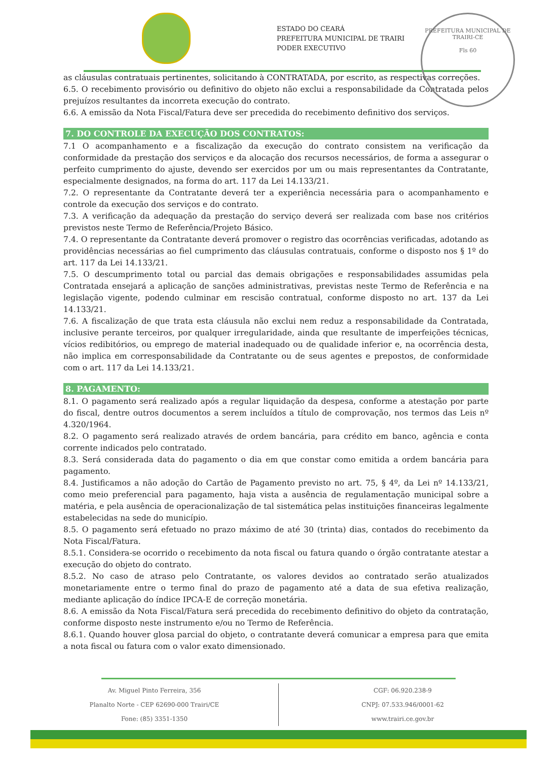ESTADO DO CEARÁ
PREFEITURA MUNICIPAL DE TRAIRI
PODER EXECUTIVO
PREFEITURA MUNICIPAL DE TRAIRI-CE
Fls 60
as cláusulas contratuais pertinentes, solicitando à CONTRATADA, por escrito, as respectivas correções.
6.5. O recebimento provisório ou definitivo do objeto não exclui a responsabilidade da Contratada pelos prejuízos resultantes da incorreta execução do contrato.
6.6. A emissão da Nota Fiscal/Fatura deve ser precedida do recebimento definitivo dos serviços.
7. DO CONTROLE DA EXECUÇÃO DOS CONTRATOS:
7.1 O acompanhamento e a fiscalização da execução do contrato consistem na verificação da conformidade da prestação dos serviços e da alocação dos recursos necessários, de forma a assegurar o perfeito cumprimento do ajuste, devendo ser exercidos por um ou mais representantes da Contratante, especialmente designados, na forma do art. 117 da Lei 14.133/21.
7.2. O representante da Contratante deverá ter a experiência necessária para o acompanhamento e controle da execução dos serviços e do contrato.
7.3. A verificação da adequação da prestação do serviço deverá ser realizada com base nos critérios previstos neste Termo de Referência/Projeto Básico.
7.4. O representante da Contratante deverá promover o registro das ocorrências verificadas, adotando as providências necessárias ao fiel cumprimento das cláusulas contratuais, conforme o disposto nos § 1º do art. 117 da Lei 14.133/21.
7.5. O descumprimento total ou parcial das demais obrigações e responsabilidades assumidas pela Contratada ensejará a aplicação de sanções administrativas, previstas neste Termo de Referência e na legislação vigente, podendo culminar em rescisão contratual, conforme disposto no art. 137 da Lei 14.133/21.
7.6. A fiscalização de que trata esta cláusula não exclui nem reduz a responsabilidade da Contratada, inclusive perante terceiros, por qualquer irregularidade, ainda que resultante de imperfeições técnicas, vícios redibitórios, ou emprego de material inadequado ou de qualidade inferior e, na ocorrência desta, não implica em corresponsabilidade da Contratante ou de seus agentes e prepostos, de conformidade com o art. 117 da Lei 14.133/21.
8. PAGAMENTO:
8.1. O pagamento será realizado após a regular liquidação da despesa, conforme a atestação por parte do fiscal, dentre outros documentos a serem incluídos a título de comprovação, nos termos das Leis nº 4.320/1964.
8.2. O pagamento será realizado através de ordem bancária, para crédito em banco, agência e conta corrente indicados pelo contratado.
8.3. Será considerada data do pagamento o dia em que constar como emitida a ordem bancária para pagamento.
8.4. Justificamos a não adoção do Cartão de Pagamento previsto no art. 75, § 4º, da Lei nº 14.133/21, como meio preferencial para pagamento, haja vista a ausência de regulamentação municipal sobre a matéria, e pela ausência de operacionalização de tal sistemática pelas instituições financeiras legalmente estabelecidas na sede do município.
8.5. O pagamento será efetuado no prazo máximo de até 30 (trinta) dias, contados do recebimento da Nota Fiscal/Fatura.
8.5.1. Considera-se ocorrido o recebimento da nota fiscal ou fatura quando o órgão contratante atestar a execução do objeto do contrato.
8.5.2. No caso de atraso pelo Contratante, os valores devidos ao contratado serão atualizados monetariamente entre o termo final do prazo de pagamento até a data de sua efetiva realização, mediante aplicação do índice IPCA-E de correção monetária.
8.6. A emissão da Nota Fiscal/Fatura será precedida do recebimento definitivo do objeto da contratação, conforme disposto neste instrumento e/ou no Termo de Referência.
8.6.1. Quando houver glosa parcial do objeto, o contratante deverá comunicar a empresa para que emita a nota fiscal ou fatura com o valor exato dimensionado.
Av. Miguel Pinto Ferreira, 356
Planalto Norte - CEP 62690-000 Trairi/CE
Fone: (85) 3351-1350
CGF: 06.920.238-9
CNPJ: 07.533.946/0001-62
www.trairi.ce.gov.br